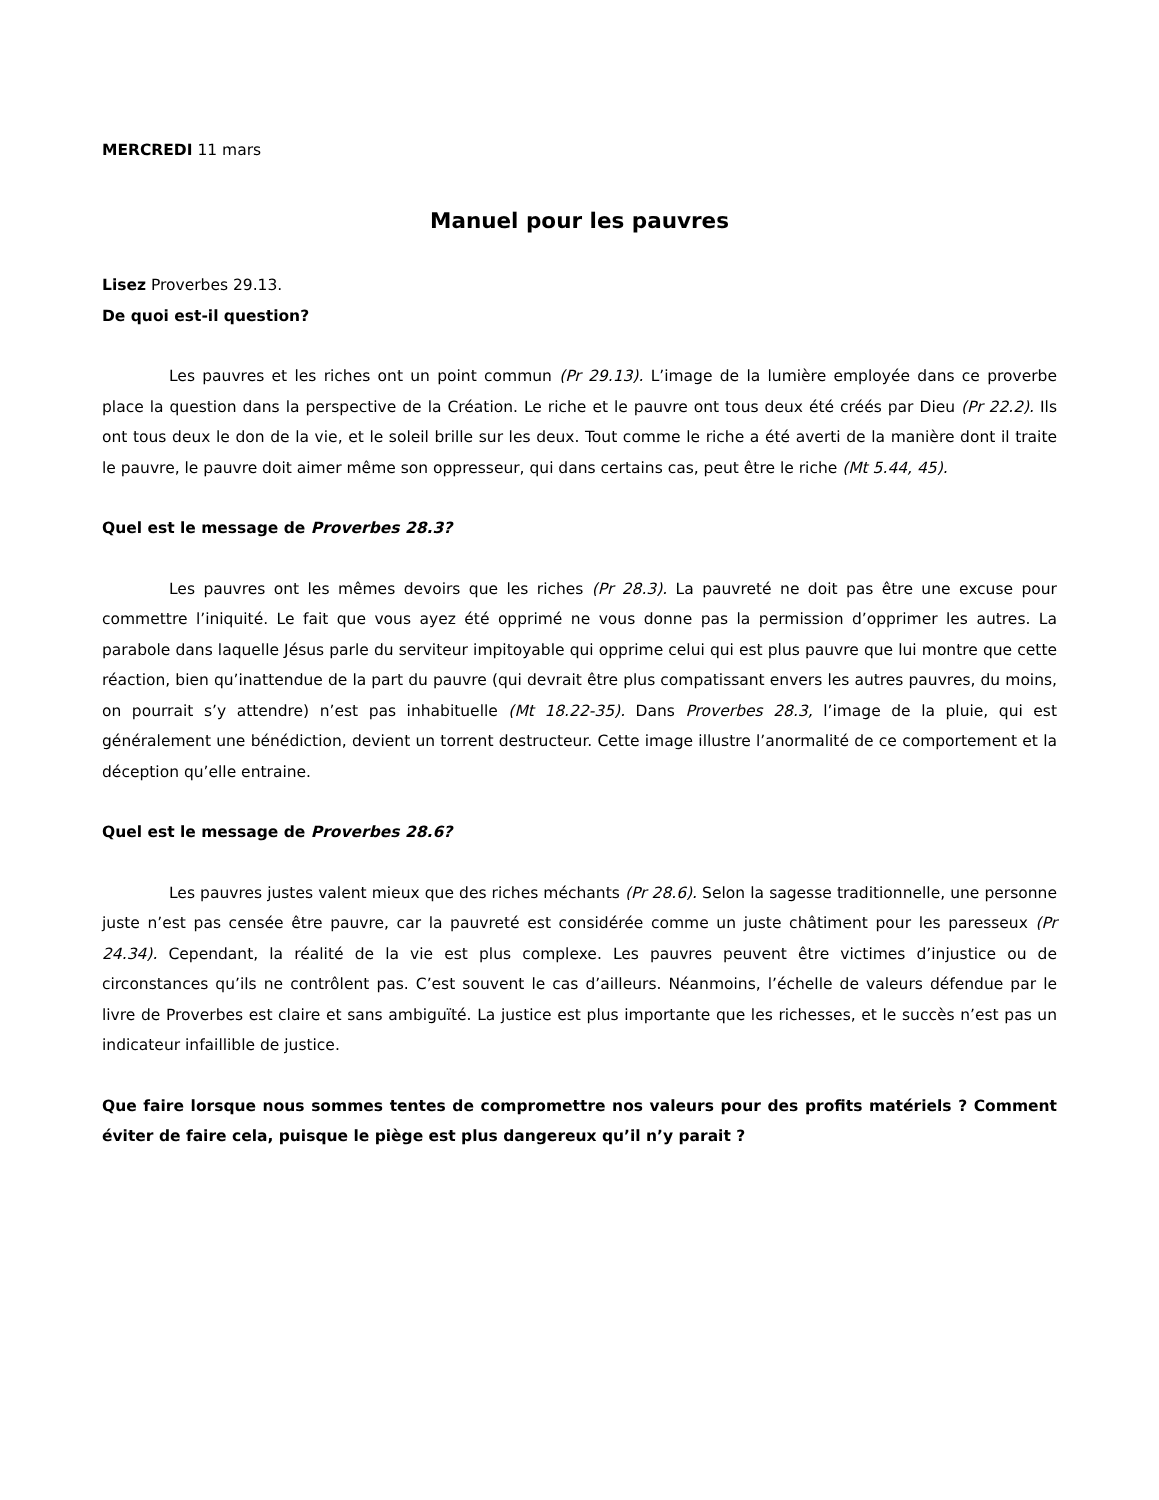MERCREDI 11 mars
Manuel pour les pauvres
Lisez Proverbes 29.13.
De quoi est-il question?
Les pauvres et les riches ont un point commun (Pr 29.13). L’image de la lumière employée dans ce proverbe place la question dans la perspective de la Création. Le riche et le pauvre ont tous deux été créés par Dieu (Pr 22.2). Ils ont tous deux le don de la vie, et le soleil brille sur les deux. Tout comme le riche a été averti de la manière dont il traite le pauvre, le pauvre doit aimer même son oppresseur, qui dans certains cas, peut être le riche (Mt 5.44, 45).
Quel est le message de Proverbes 28.3?
Les pauvres ont les mêmes devoirs que les riches (Pr 28.3). La pauvreté ne doit pas être une excuse pour commettre l’iniquité. Le fait que vous ayez été opprimé ne vous donne pas la permission d’opprimer les autres. La parabole dans laquelle Jésus parle du serviteur impitoyable qui opprime celui qui est plus pauvre que lui montre que cette réaction, bien qu’inattendue de la part du pauvre (qui devrait être plus compatissant envers les autres pauvres, du moins, on pourrait s’y attendre) n’est pas inhabituelle (Mt 18.22-35). Dans Proverbes 28.3, l’image de la pluie, qui est généralement une bénédiction, devient un torrent destructeur. Cette image illustre l’anormalité de ce comportement et la déception qu’elle entraine.
Quel est le message de Proverbes 28.6?
Les pauvres justes valent mieux que des riches méchants (Pr 28.6). Selon la sagesse traditionnelle, une personne juste n’est pas censée être pauvre, car la pauvreté est considérée comme un juste châtiment pour les paresseux (Pr 24.34). Cependant, la réalité de la vie est plus complexe. Les pauvres peuvent être victimes d’injustice ou de circonstances qu’ils ne contrôlent pas. C’est souvent le cas d’ailleurs. Néanmoins, l’échelle de valeurs défendue par le livre de Proverbes est claire et sans ambiguïté. La justice est plus importante que les richesses, et le succès n’est pas un indicateur infaillible de justice.
Que faire lorsque nous sommes tentes de compromettre nos valeurs pour des profits matériels ? Comment éviter de faire cela, puisque le piège est plus dangereux qu’il n’y parait ?